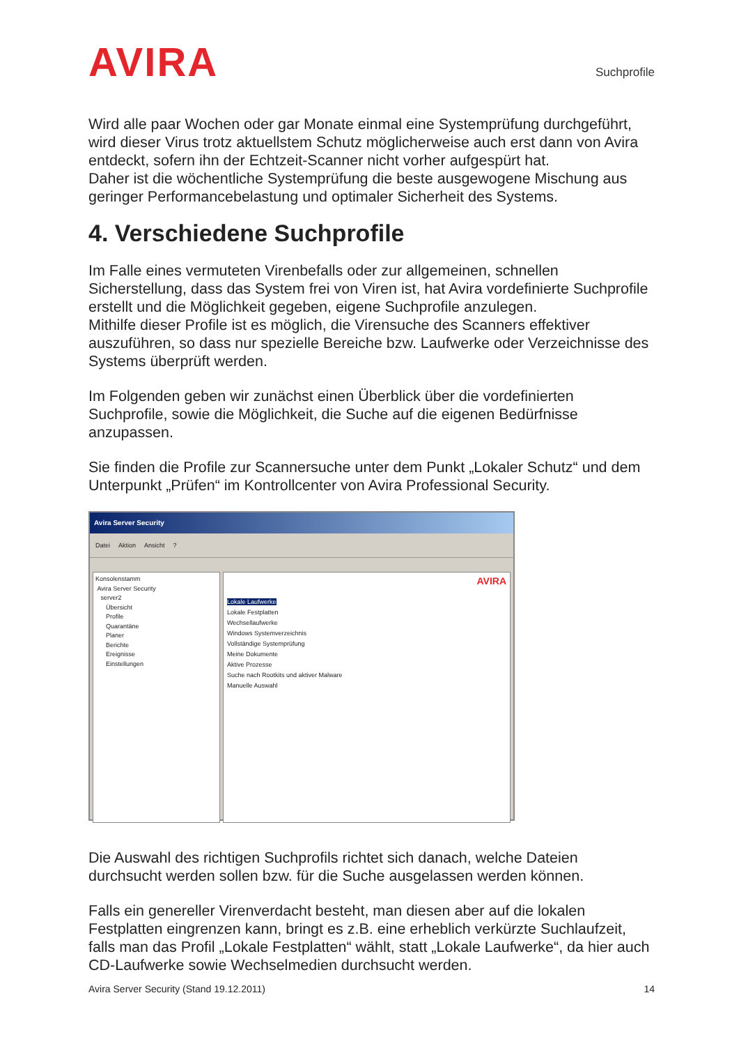AVIRA
Suchprofile
Wird alle paar Wochen oder gar Monate einmal eine Systemprüfung durchgeführt, wird dieser Virus trotz aktuellstem Schutz möglicherweise auch erst dann von Avira entdeckt, sofern ihn der Echtzeit-Scanner nicht vorher aufgespürt hat.
Daher ist die wöchentliche Systemprüfung die beste ausgewogene Mischung aus geringer Performancebelastung und optimaler Sicherheit des Systems.
4. Verschiedene Suchprofile
Im Falle eines vermuteten Virenbefalls oder zur allgemeinen, schnellen Sicherstellung, dass das System frei von Viren ist, hat Avira vordefinierte Suchprofile erstellt und die Möglichkeit gegeben, eigene Suchprofile anzulegen.
Mithilfe dieser Profile ist es möglich, die Virensuche des Scanners effektiver auszuführen, so dass nur spezielle Bereiche bzw. Laufwerke oder Verzeichnisse des Systems überprüft werden.
Im Folgenden geben wir zunächst einen Überblick über die vordefinierten Suchprofile, sowie die Möglichkeit, die Suche auf die eigenen Bedürfnisse anzupassen.
Sie finden die Profile zur Scannersuche unter dem Punkt „Lokaler Schutz“ und dem Unterpunkt „Prüfen“ im Kontrollcenter von Avira Professional Security.
Avira Server Security
Datei Aktion Ansicht?
Konsolenstamm
Avira Server Security
server2
Übersicht
Profile
Quarantäne
Planer
Berichte
Ereignisse
Einstellungen
AVIRA
Lokale Laufwerke
Lokale Festplatten
Wechsellaufwerke
Windows Systemverzeichnis
Vollständige Systemprüfung
Meine Dokumente
Aktive Prozesse
Suche nach Rootkits und aktiver Malware
Manuelle Auswahl
Die Auswahl des richtigen Suchprofils richtet sich danach, welche Dateien durchsucht werden sollen bzw. für die Suche ausgelassen werden können.
Falls ein genereller Virenverdacht besteht, man diesen aber auf die lokalen Festplatten eingrenzen kann, bringt es z.B. eine erheblich verkürzte Suchlaufzeit, falls man das Profil „Lokale Festplatten“ wählt, statt „Lokale Laufwerke“, da hier auch CD-Laufwerke sowie Wechselmedien durchsucht werden.
Avira Server Security (Stand 19.12.2011) 14